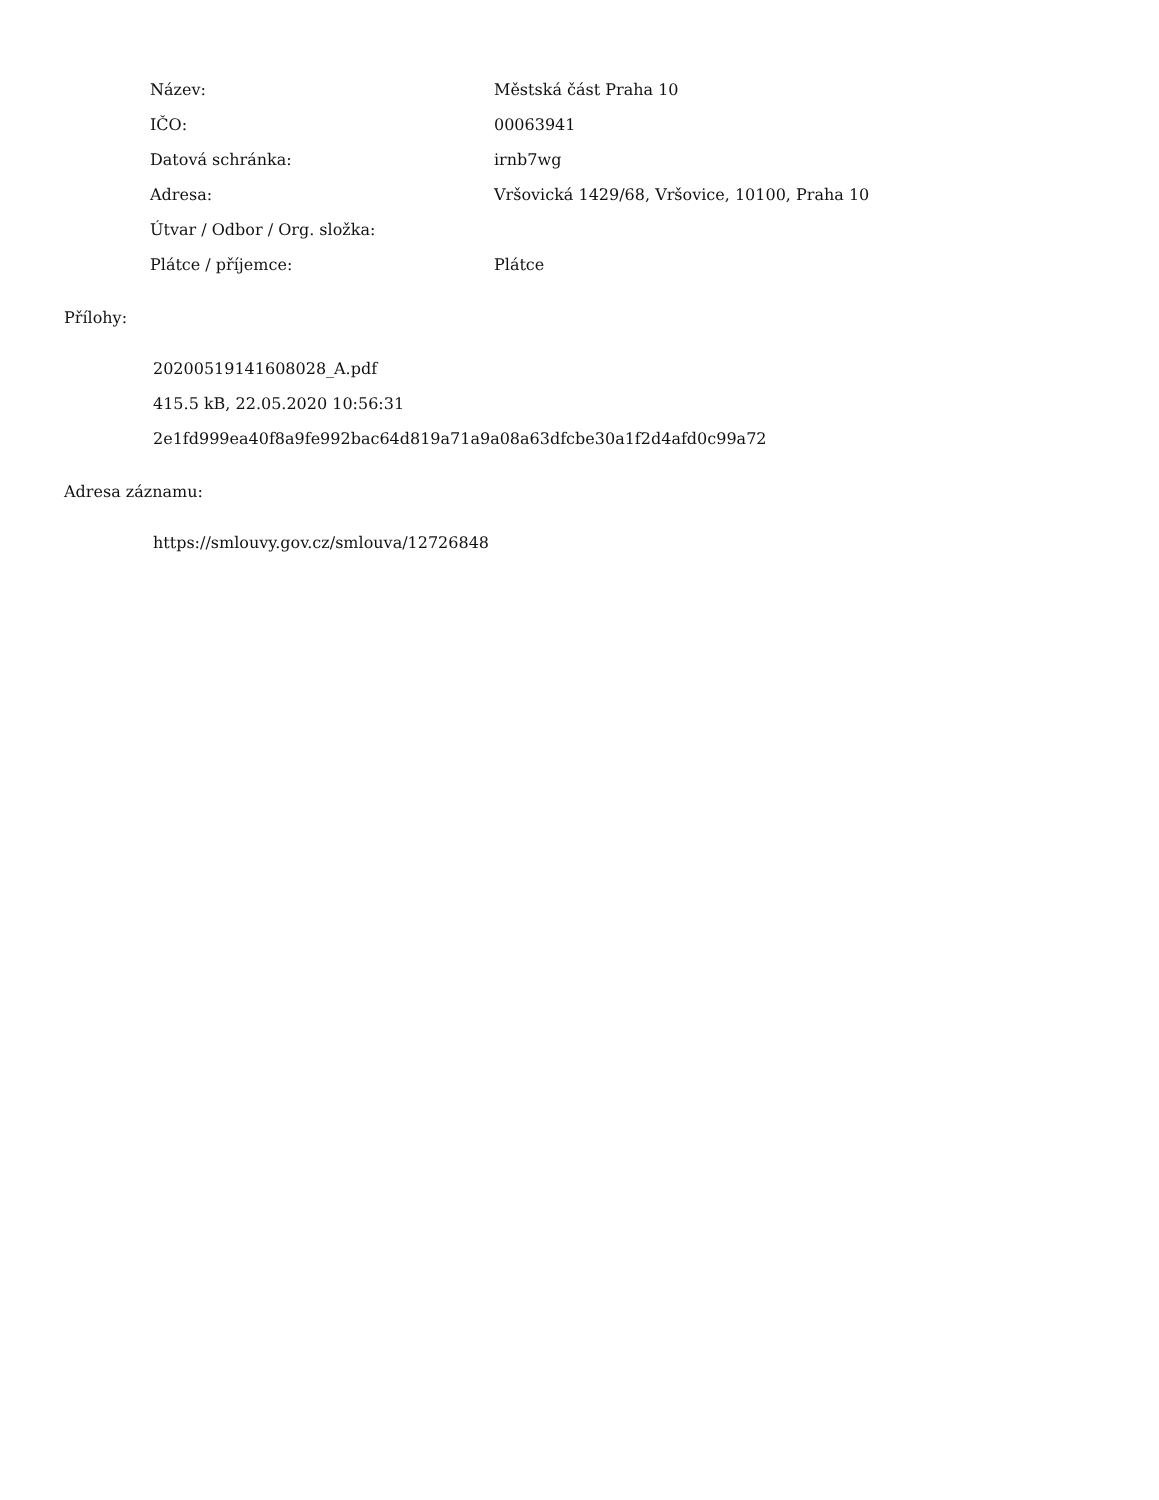| Název: | Městská část Praha 10 |
| IČO: | 00063941 |
| Datová schránka: | irnb7wg |
| Adresa: | Vršovická 1429/68, Vršovice, 10100, Praha 10 |
| Útvar / Odbor / Org. složka: | |
| Plátce / příjemce: | Plátce |
Přílohy:
20200519141608028_A.pdf
415.5 kB, 22.05.2020 10:56:31
2e1fd999ea40f8a9fe992bac64d819a71a9a08a63dfcbe30a1f2d4afd0c99a72
Adresa záznamu:
https://smlouvy.gov.cz/smlouva/12726848